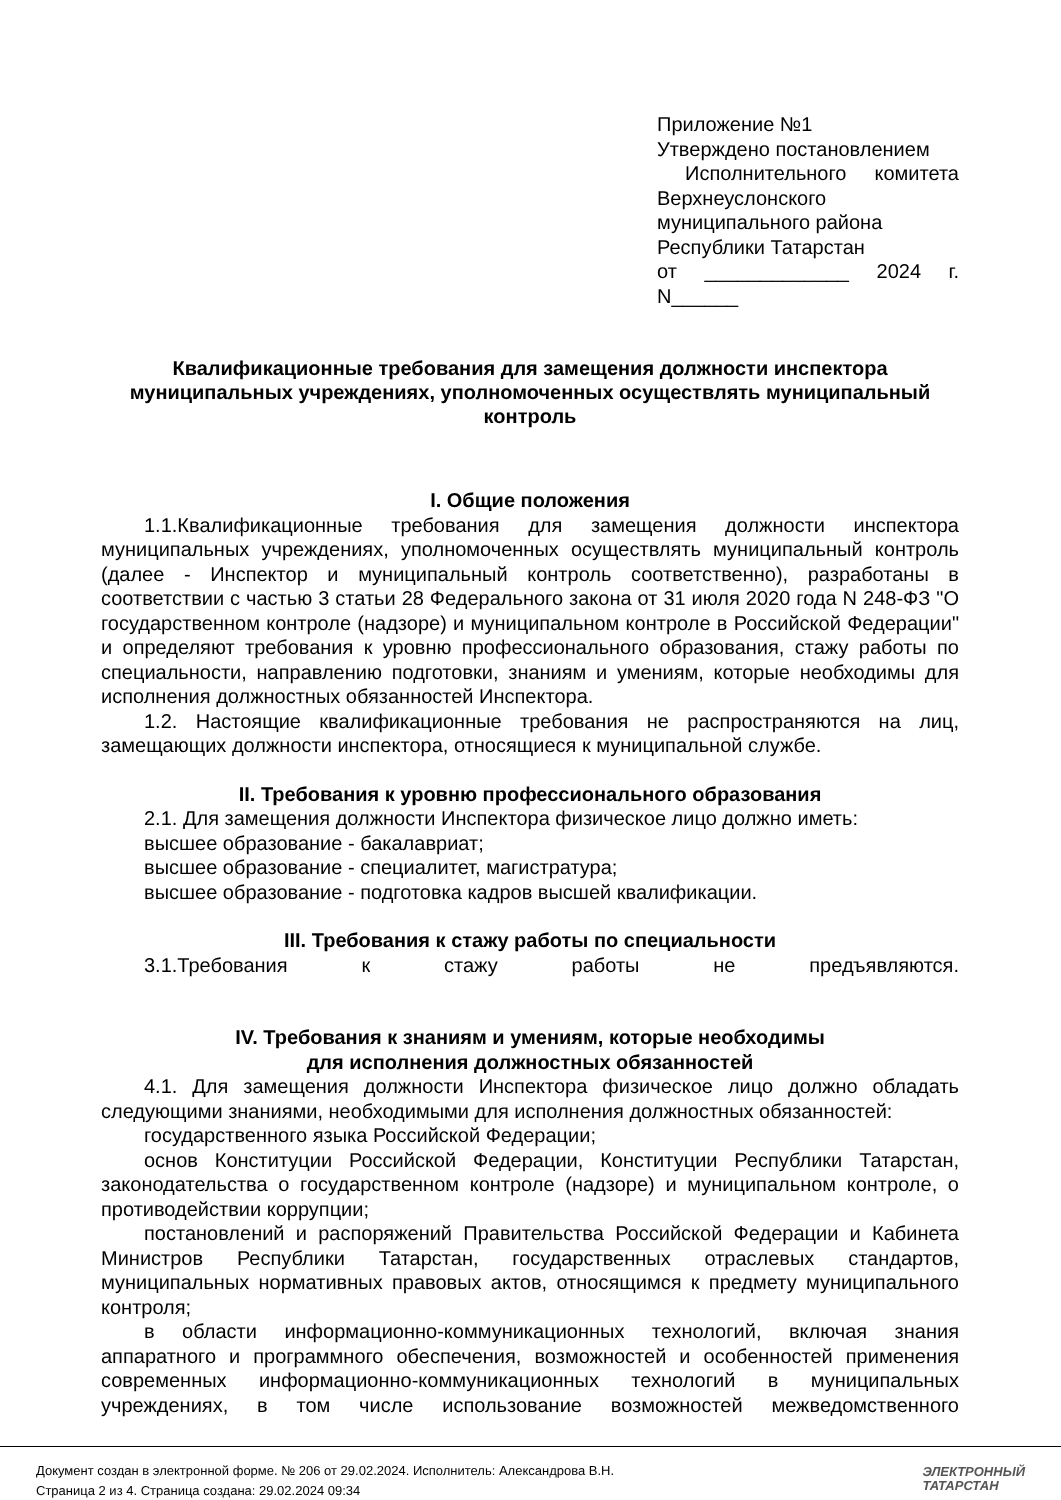Приложение №1
Утверждено постановлением
Исполнительного комитета Верхнеуслонского муниципального района
Республики Татарстан
от _____________ 2024 г. N______
Квалификационные требования для замещения должности инспектора муниципальных учреждениях, уполномоченных осуществлять муниципальный контроль
I. Общие положения
1.1.Квалификационные требования для замещения должности инспектора муниципальных учреждениях, уполномоченных осуществлять муниципальный контроль (далее - Инспектор и муниципальный контроль соответственно), разработаны в соответствии с частью 3 статьи 28 Федерального закона от 31 июля 2020 года N 248-ФЗ "О государственном контроле (надзоре) и муниципальном контроле в Российской Федерации" и определяют требования к уровню профессионального образования, стажу работы по специальности, направлению подготовки, знаниям и умениям, которые необходимы для исполнения должностных обязанностей Инспектора.
1.2. Настоящие квалификационные требования не распространяются на лиц, замещающих должности инспектора, относящиеся к муниципальной службе.
II. Требования к уровню профессионального образования
2.1. Для замещения должности Инспектора физическое лицо должно иметь:
высшее образование - бакалавриат;
высшее образование - специалитет, магистратура;
высшее образование - подготовка кадров высшей квалификации.
III. Требования к стажу работы по специальности
3.1.Требования к стажу работы не предъявляются.
IV. Требования к знаниям и умениям, которые необходимы
для исполнения должностных обязанностей
4.1. Для замещения должности Инспектора физическое лицо должно обладать следующими знаниями, необходимыми для исполнения должностных обязанностей:
государственного языка Российской Федерации;
основ Конституции Российской Федерации, Конституции Республики Татарстан, законодательства о государственном контроле (надзоре) и муниципальном контроле, о противодействии коррупции;
постановлений и распоряжений Правительства Российской Федерации и Кабинета Министров Республики Татарстан, государственных отраслевых стандартов, муниципальных нормативных правовых актов, относящимся к предмету муниципального контроля;
в области информационно-коммуникационных технологий, включая знания аппаратного и программного обеспечения, возможностей и особенностей применения современных информационно-коммуникационных технологий в муниципальных учреждениях, в том числе использование возможностей межведомственного
Документ создан в электронной форме. № 206 от 29.02.2024. Исполнитель: Александрова В.Н.
Страница 2 из 4. Страница создана: 29.02.2024 09:34
ЭЛЕКТРОННЫЙ
ТАТАРСТАН